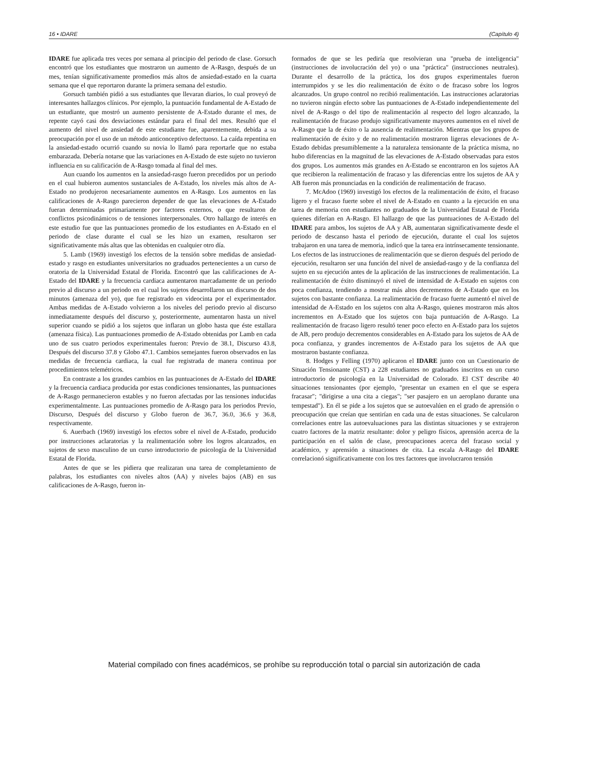16 • IDARE (Capítulo 4)
IDARE fue aplicada tres veces por semana al principio del periodo de clase. Gorsuch encontró que los estudiantes que mostraron un aumento de A-Rasgo, después de un mes, tenían significativamente promedios más altos de ansiedad-estado en la cuarta semana que el que reportaron durante la primera semana del estudio.
Gorsuch también pidió a sus estudiantes que llevaran diarios, lo cual proveyó de interesantes hallazgos clínicos. Por ejemplo, la puntuación fundamental de A-Estado de un estudiante, que mostró un aumento persistente de A-Estado durante el mes, de repente cayó casi dos desviaciones estándar para el final del mes. Resultó que el aumento del nivel de ansiedad de este estudiante fue, aparentemente, debida a su preocupación por el uso de un método anticonceptivo defectuoso. La caída repentina en la ansiedad-estado ocurrió cuando su novia lo llamó para reportarle que no estaba embarazada. Debería notarse que las variaciones en A-Estado de este sujeto no tuvieron influencia en su calificación de A-Rasgo tomada al final del mes.
Aun cuando los aumentos en la ansiedad-rasgo fueron precedidos por un periodo en el cual hubieron aumentos sustanciales de A-Estado, los niveles más altos de A-Estado no produjeron necesariamente aumentos en A-Rasgo. Los aumentos en las calificaciones de A-Rasgo parecieron depender de que las elevaciones de A-Estado fueran determinadas primariamente por factores externos, o que resultaron de conflictos psicodinámicos o de tensiones interpersonales. Otro hallazgo de interés en este estudio fue que las puntuaciones promedio de los estudiantes en A-Estado en el periodo de clase durante el cual se les hizo un examen, resultaron ser significativamente más altas que las obtenidas en cualquier otro día.
5. Lamb (1969) investigó los efectos de la tensión sobre medidas de ansiedad-estado y rasgo en estudiantes universitarios no graduados pertenecientes a un curso de oratoria de la Universidad Estatal de Florida. Encontró que las calificaciones de A-Estado del IDARE y la frecuencia cardiaca aumentaron marcadamente de un periodo previo al discurso a un periodo en el cual los sujetos desarrollaron un discurso de dos minutos (amenaza del yo), que fue registrado en videocinta por el experimentador. Ambas medidas de A-Estado volvieron a los niveles del periodo previo al discurso inmediatamente después del discurso y, posteriormente, aumentaron hasta un nivel superior cuando se pidió a los sujetos que inflaran un globo hasta que éste estallara (amenaza física). Las puntuaciones promedio de A-Estado obtenidas por Lamb en cada uno de sus cuatro periodos experimentales fueron: Previo de 38.1, Discurso 43.8, Después del discurso 37.8 y Globo 47.1. Cambios semejantes fueron observados en las medidas de frecuencia cardiaca, la cual fue registrada de manera continua por procedimientos telemétricos.
En contraste a los grandes cambios en las puntuaciones de A-Estado del IDARE y la frecuencia cardiaca producida por estas condiciones tensionantes, las puntuaciones de A-Rasgo permanecieron estables y no fueron afectadas por las tensiones inducidas experimentalmente. Las puntuaciones promedio de A-Rasgo para los periodos Previo, Discurso, Después del discurso y Globo fueron de 36.7, 36.0, 36.6 y 36.8, respectivamente.
6. Auerbach (1969) investigó los efectos sobre el nivel de A-Estado, producido por instrucciones aclaratorias y la realimentación sobre los logros alcanzados, en sujetos de sexo masculino de un curso introductorio de psicología de la Universidad Estatal de Florida.
Antes de que se les pidiera que realizaran una tarea de completamiento de palabras, los estudiantes con niveles altos (AA) y niveles bajos (AB) en sus calificaciones de A-Rasgo, fueron in-
formados de que se les pediría que resolvieran una "prueba de inteligencia" (instrucciones de involucración del yo) o una "práctica" (instrucciones neutrales). Durante el desarrollo de la práctica, los dos grupos experimentales fueron interrumpidos y se les dio realimentación de éxito o de fracaso sobre los logros alcanzados. Un grupo control no recibió realimentación. Las instrucciones aclaratorias no tuvieron ningún efecto sobre las puntuaciones de A-Estado independientemente del nivel de A-Rasgo o del tipo de realimentación al respecto del logro alcanzado, la realimentación de fracaso produjo significativamente mayores aumentos en el nivel de A-Rasgo que la de éxito o la ausencia de realimentación. Mientras que los grupos de realimentación de éxito y de no realimentación mostraron ligeras elevaciones de A-Estado debidas presumiblemente a la naturaleza tensionante de la práctica misma, no hubo diferencias en la magnitud de las elevaciones de A-Estado observadas para estos dos grupos. Los aumentos más grandes en A-Estado se encontraron en los sujetos AA que recibieron la realimentación de fracaso y las diferencias entre los sujetos de AA y AB fueron más pronunciadas en la condición de realimentación de fracaso.
7. McAdoo (1969) investigó los efectos de la realimentación de éxito, el fracaso ligero y el fracaso fuerte sobre el nivel de A-Estado en cuanto a la ejecución en una tarea de memoria con estudiantes no graduados de la Universidad Estatal de Florida quienes diferían en A-Rasgo. El hallazgo de que las puntuaciones de A-Estado del IDARE para ambos, los sujetos de AA y AB, aumentaran significativamente desde el periodo de descanso hasta el periodo de ejecución, durante el cual los sujetos trabajaron en una tarea de memoria, indicó que la tarea era intrínsecamente tensionante. Los efectos de las instrucciones de realimentación que se dieron después del periodo de ejecución, resultaron ser una función del nivel de ansiedad-rasgo y de la confianza del sujeto en su ejecución antes de la aplicación de las instrucciones de realimentación. La realimentación de éxito disminuyó el nivel de intensidad de A-Estado en sujetos con poca confianza, tendiendo a mostrar más altos decrementos de A-Estado que en los sujetos con bastante confianza. La realimentación de fracaso fuerte aumentó el nivel de intensidad de A-Estado en los sujetos con alta A-Rasgo, quienes mostraron más altos incrementos en A-Estado que los sujetos con baja puntuación de A-Rasgo. La realimentación de fracaso ligero resultó tener poco efecto en A-Estado para los sujetos de AB, pero produjo decrementos considerables en A-Estado para los sujetos de AA de poca confianza, y grandes incrementos de A-Estado para los sujetos de AA que mostraron bastante confianza.
8. Hodges y Felling (1970) aplicaron el IDARE junto con un Cuestionario de Situación Tensionante (CST) a 228 estudiantes no graduados inscritos en un curso introductorio de psicología en la Universidad de Colorado. El CST describe 40 situaciones tensionantes (por ejemplo, "presentar un examen en el que se espera fracasar"; "dirigirse a una cita a ciegas"; "ser pasajero en un aeroplano durante una tempestad"). En él se pide a los sujetos que se autoevalúen en el grado de aprensión o preocupación que creían que sentirían en cada una de estas situaciones. Se calcularon correlaciones entre las autoevaluaciones para las distintas situaciones y se extrajeron cuatro factores de la matriz resultante: dolor y peligro físicos, aprensión acerca de la participación en el salón de clase, preocupaciones acerca del fracaso social y académico, y aprensión a situaciones de cita. La escala A-Rasgo del IDARE correlacionó significativamente con los tres factores que involucraron tensión
Material compilado con fines académicos, se prohíbe su reproducción total o parcial sin autorización de cada